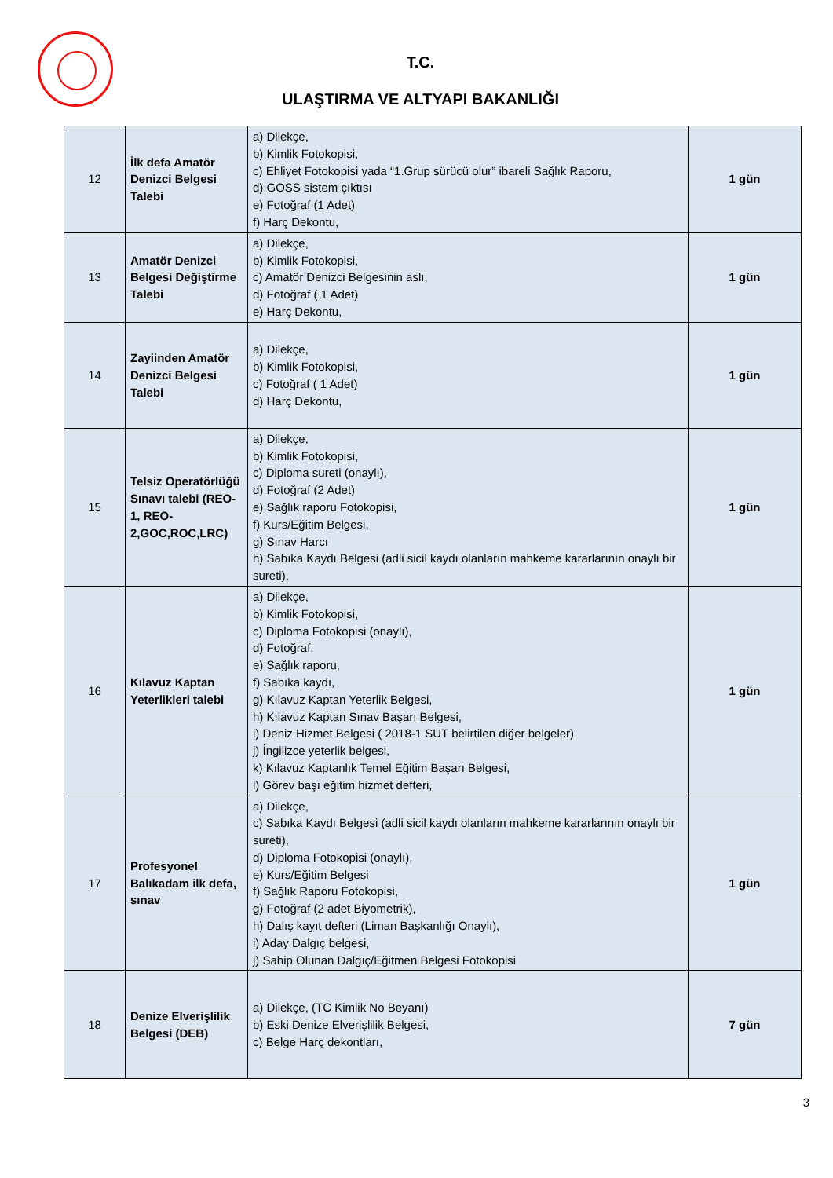T.C.
ULAŞTIRMA VE ALTYAPI BAKANLIĞI
| 12 | İlk defa Amatör Denizci Belgesi Talebi | a) Dilekçe, b) Kimlik Fotokopisi, c) Ehliyet Fotokopisi yada “1.Grup sürücü olur” ibareli Sağlık Raporu, d) GOSS sistem çıktısı e) Fotoğraf (1 Adet) f) Harç Dekontu, | 1 gün |
| 13 | Amatör Denizci Belgesi Değiştirme Talebi | a) Dilekçe, b) Kimlik Fotokopisi, c) Amatör Denizci Belgesinin aslı, d) Fotoğraf ( 1 Adet) e) Harç Dekontu, | 1 gün |
| 14 | Zayiinden Amatör Denizci Belgesi Talebi | a) Dilekçe, b) Kimlik Fotokopisi, c) Fotoğraf ( 1 Adet) d) Harç Dekontu, | 1 gün |
| 15 | Telsiz Operatörlüğü Sınavı talebi (REO-1, REO-2,GOC,ROC,LRC) | a) Dilekçe, b) Kimlik Fotokopisi, c) Diploma sureti (onaylı), d) Fotoğraf (2 Adet) e) Sağlık raporu Fotokopisi, f) Kurs/Eğitim Belgesi, g) Sınav Harcı h) Sabıka Kaydı Belgesi (adli sicil kaydı olanların mahkeme kararlarının onaylı bir sureti), | 1 gün |
| 16 | Kılavuz Kaptan Yeterlikleri talebi | a) Dilekçe, b) Kimlik Fotokopisi, c) Diploma Fotokopisi (onaylı), d) Fotoğraf, e) Sağlık raporu, f) Sabıka kaydı, g) Kılavuz Kaptan Yeterlik Belgesi, h) Kılavuz Kaptan Sınav Başarı Belgesi, i) Deniz Hizmet Belgesi ( 2018-1 SUT belirtilen diğer belgeler) j) İngilizce yeterlik belgesi, k) Kılavuz Kaptanlık Temel Eğitim Başarı Belgesi, l) Görev başı eğitim hizmet defteri, | 1 gün |
| 17 | Profesyonel Balıkadam ilk defa, sınav | a) Dilekçe, c) Sabıka Kaydı Belgesi (adli sicil kaydı olanların mahkeme kararlarının onaylı bir sureti), d) Diploma Fotokopisi (onaylı), e) Kurs/Eğitim Belgesi f) Sağlık Raporu Fotokopisi, g) Fotoğraf (2 adet Biyometrik), h) Dalış kayıt defteri (Liman Başkanlığı Onaylı), i) Aday Dalgıç belgesi, j) Sahip Olunan Dalgıç/Eğitmen Belgesi Fotokopisi | 1 gün |
| 18 | Denize Elverişlilik Belgesi (DEB) | a) Dilekçe, (TC Kimlik No Beyanı) b) Eski Denize Elverişlilik Belgesi, c) Belge Harç dekontları, | 7 gün |
3